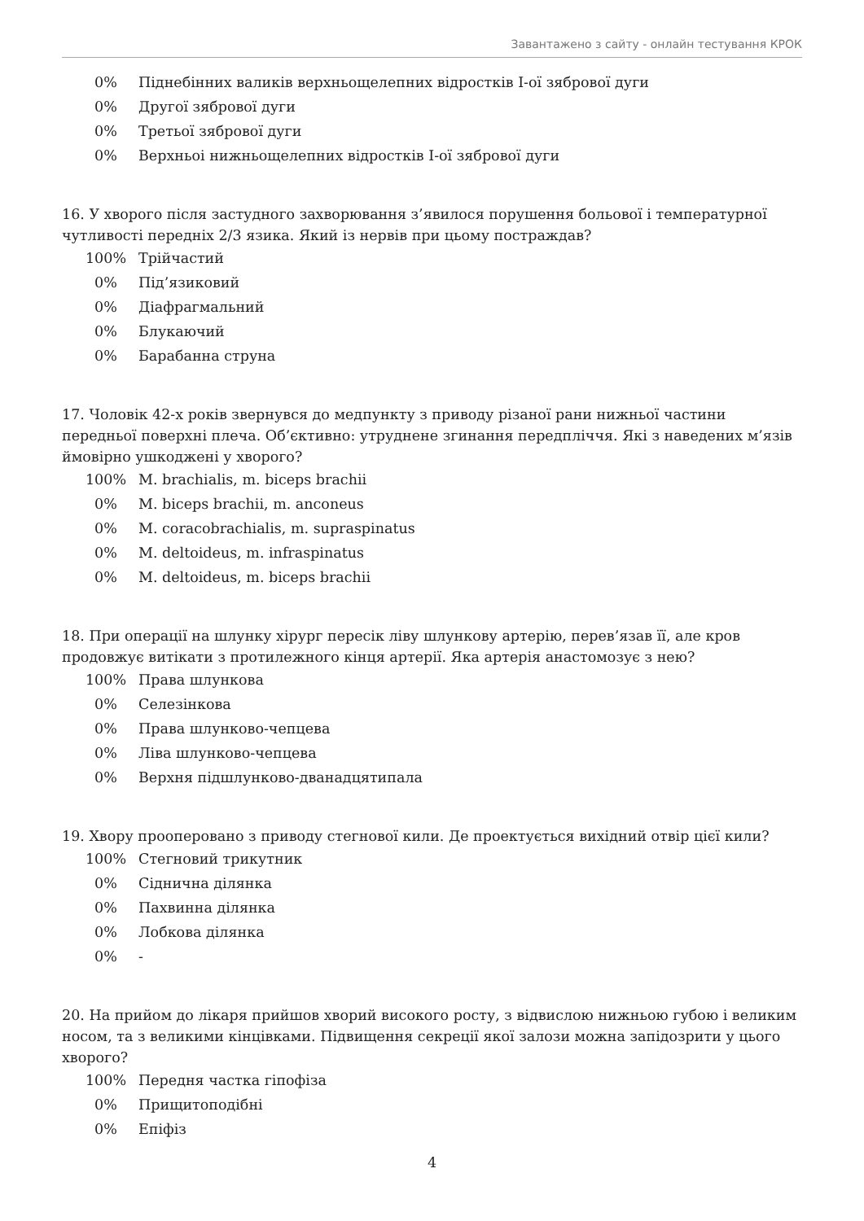Завантажено з сайту - онлайн тестування КРОК
0% Піднебінних валиків верхньощелепних відростків I-ої зябрової дуги
0% Другої зябрової дуги
0% Третьої зябрової дуги
0% Верхньоі нижньощелепних відростків I-ої зябрової дуги
16. У хворого після застудного захворювання з’явилося порушення больової і температурної чутливості передніх 2/3 язика. Який із нервів при цьому постраждав?
100% Трійчастий
0% Під’язиковий
0% Діафрагмальний
0% Блукаючий
0% Барабанна струна
17. Чоловік 42-х років звернувся до медпункту з приводу різаної рани нижньої частини передньої поверхні плеча. Об’єктивно: утруднене згинання передпліччя. Які з наведених м’язів ймовірно ушкоджені у хворого?
100% M. brachialis, m. biceps brachii
0% M. biceps brachii, m. anconeus
0% M. coracobrachialis, m. supraspinatus
0% M. deltoideus, m. infraspinatus
0% M. deltoideus, m. biceps brachii
18. При операції на шлунку хірург пересік ліву шлункову артерію, перев’язав її, але кров продовжує витікати з протилежного кінця артерії. Яка артерія анастомозує з нею?
100% Права шлункова
0% Селезінкова
0% Права шлунково-чепцева
0% Ліва шлунково-чепцева
0% Верхня підшлунково-дванадцятипала
19. Хвору прооперовано з приводу стегнової кили. Де проектується вихідний отвір цієї кили?
100% Стегновий трикутник
0% Сіднична ділянка
0% Пахвинна ділянка
0% Лобкова ділянка
0% -
20. На прийом до лікаря прийшов хворий високого росту, з відвислою нижньою губою і великим носом, та з великими кінцівками. Підвищення секреції якої залози можна запідозрити у цього хворого?
100% Передня частка гіпофіза
0% Прищитоподібні
0% Епіфіз
4